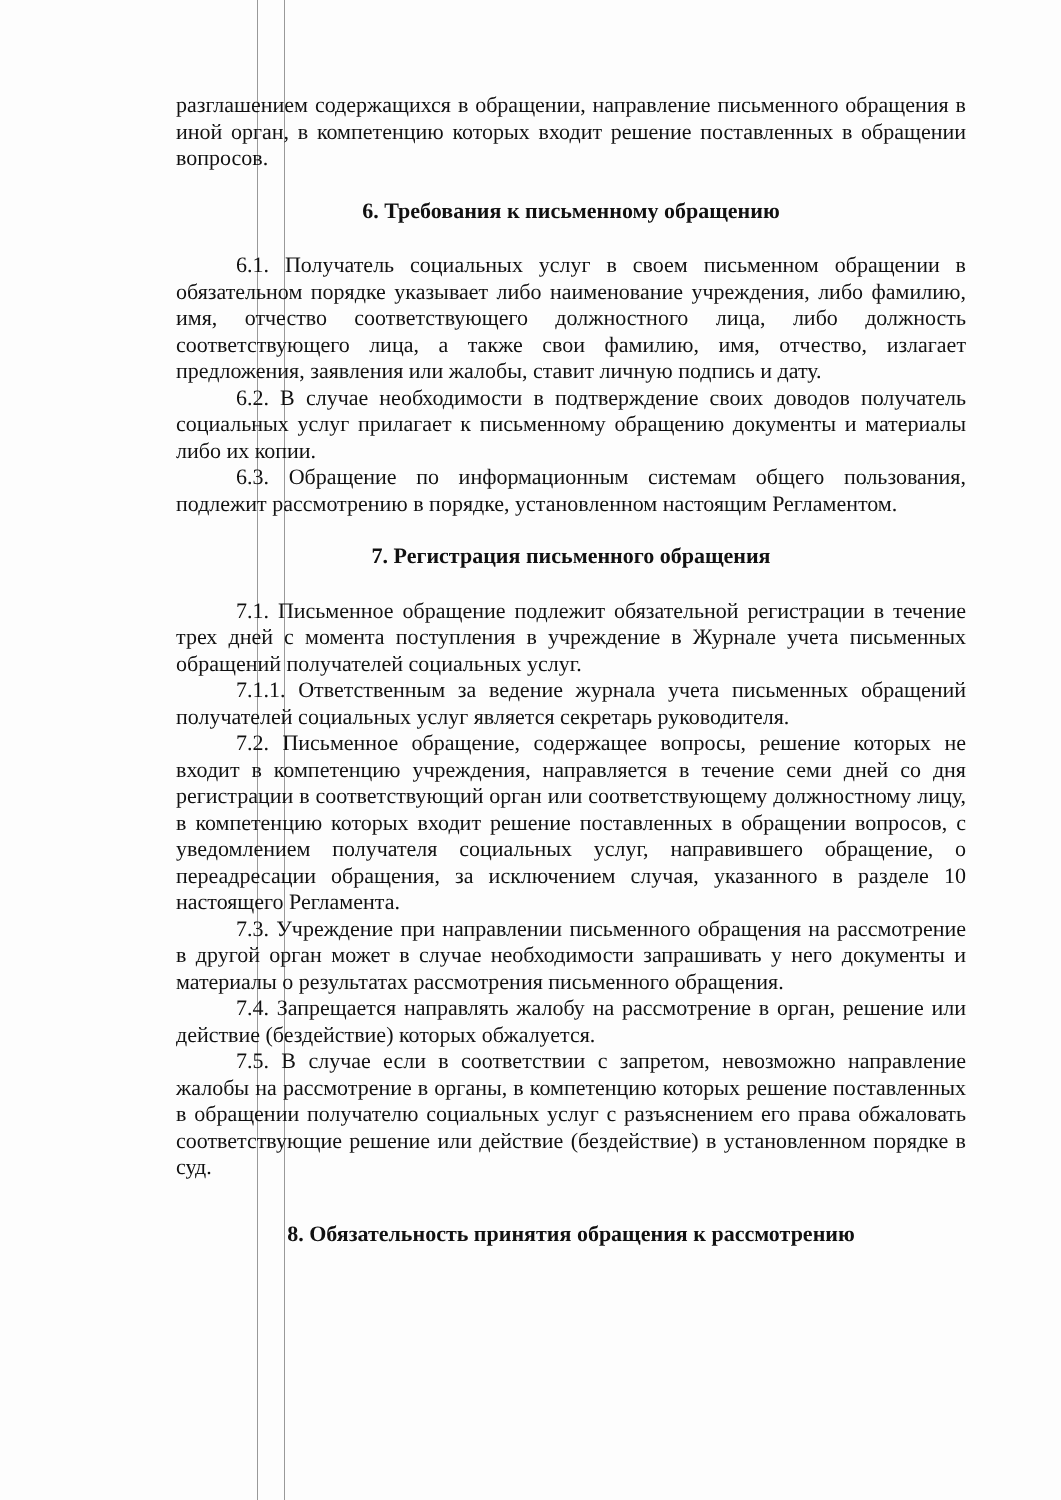разглашением содержащихся в обращении, направление письменного обращения в иной орган, в компетенцию которых входит решение поставленных в обращении вопросов.
6. Требования к письменному обращению
6.1. Получатель социальных услуг в своем письменном обращении в обязательном порядке указывает либо наименование учреждения, либо фамилию, имя, отчество соответствующего должностного лица, либо должность соответствующего лица, а также свои фамилию, имя, отчество, излагает предложения, заявления или жалобы, ставит личную подпись и дату.
6.2. В случае необходимости в подтверждение своих доводов получатель социальных услуг прилагает к письменному обращению документы и материалы либо их копии.
6.3. Обращение по информационным системам общего пользования, подлежит рассмотрению в порядке, установленном настоящим Регламентом.
7. Регистрация письменного обращения
7.1. Письменное обращение подлежит обязательной регистрации в течение трех дней с момента поступления в учреждение в Журнале учета письменных обращений получателей социальных услуг.
7.1.1. Ответственным за ведение журнала учета письменных обращений получателей социальных услуг является секретарь руководителя.
7.2. Письменное обращение, содержащее вопросы, решение которых не входит в компетенцию учреждения, направляется в течение семи дней со дня регистрации в соответствующий орган или соответствующему должностному лицу, в компетенцию которых входит решение поставленных в обращении вопросов, с уведомлением получателя социальных услуг, направившего обращение, о переадресации обращения, за исключением случая, указанного в разделе 10 настоящего Регламента.
7.3. Учреждение при направлении письменного обращения на рассмотрение в другой орган может в случае необходимости запрашивать у него документы и материалы о результатах рассмотрения письменного обращения.
7.4. Запрещается направлять жалобу на рассмотрение в орган, решение или действие (бездействие) которых обжалуется.
7.5. В случае если в соответствии с запретом, невозможно направление жалобы на рассмотрение в органы, в компетенцию которых решение поставленных в обращении получателю социальных услуг с разъяснением его права обжаловать соответствующие решение или действие (бездействие) в установленном порядке в суд.
8. Обязательность принятия обращения к рассмотрению